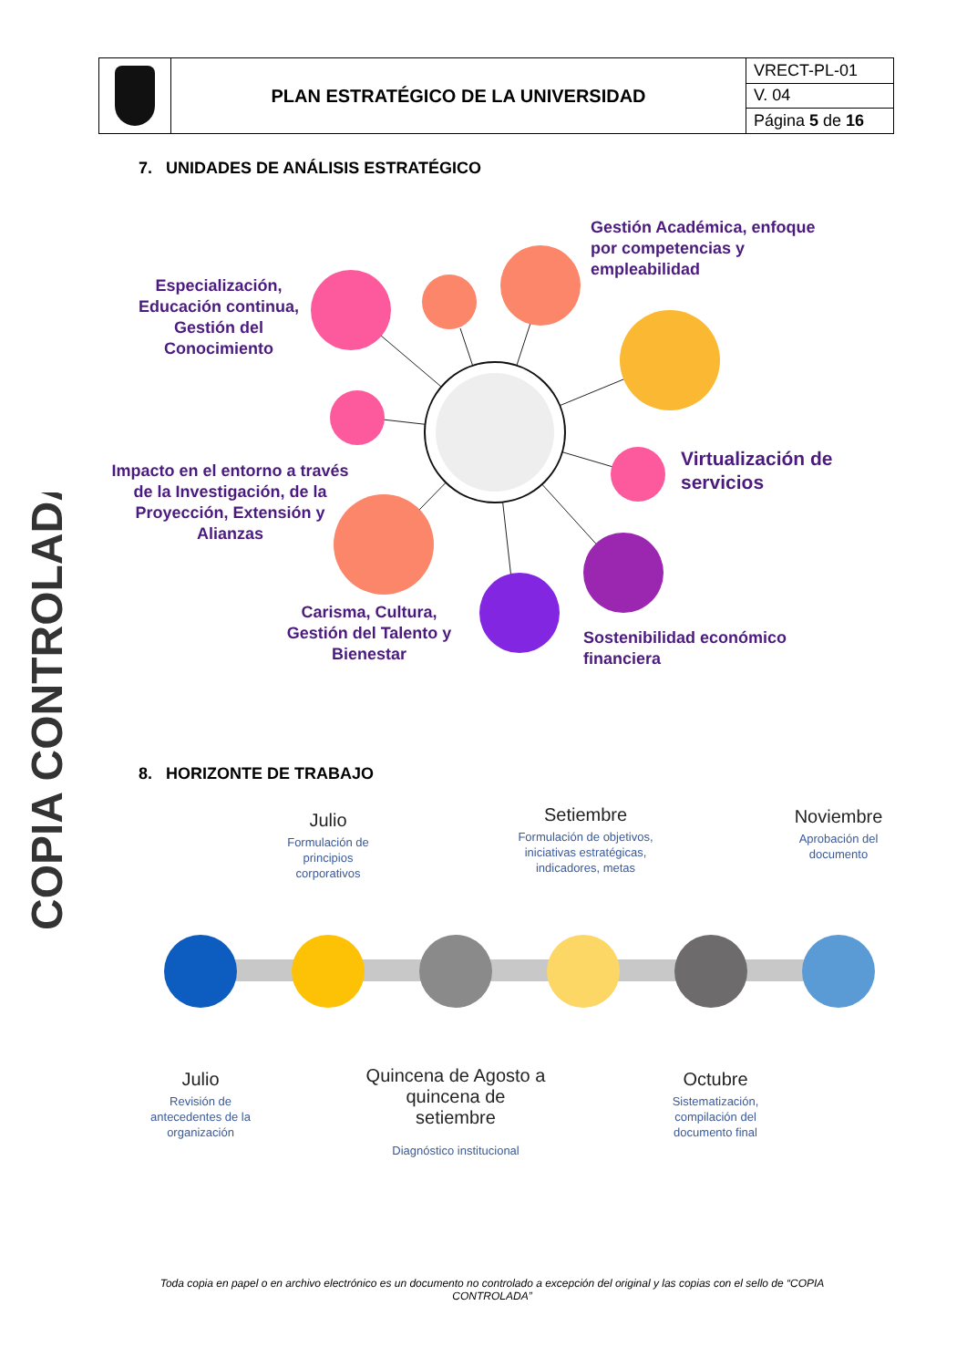| | PLAN ESTRATÉGICO DE LA UNIVERSIDAD | VRECT-PL-01 |
| | | V. 04 |
| | | Página 5 de 16 |
COPIA CONTROLADA
7. UNIDADES DE ANÁLISIS ESTRATÉGICO
Gestión Académica, enfoque
por competencias y
empleabilidad
Especialización,
Educación continua,
Gestión del
Conocimiento
Virtualización de
servicios
Impacto en el entorno a través
de la Investigación, de la
Proyección, Extensión y
Alianzas
Carisma, Cultura,
Gestión del Talento y
Bienestar
Sostenibilidad económico
financiera
8. HORIZONTE DE TRABAJO
Julio
Formulación de principios corporativos
Setiembre
Formulación de objetivos, iniciativas estratégicas, indicadores, metas
Noviembre
Aprobación del documento
Julio
Revisión de antecedentes de la organización
Quincena de Agosto a quincena de setiembre
Diagnóstico institucional
Octubre
Sistematización, compilación del documento final
Toda copia en papel o en archivo electrónico es un documento no controlado a excepción del original y las copias con el sello de “COPIA CONTROLADA”